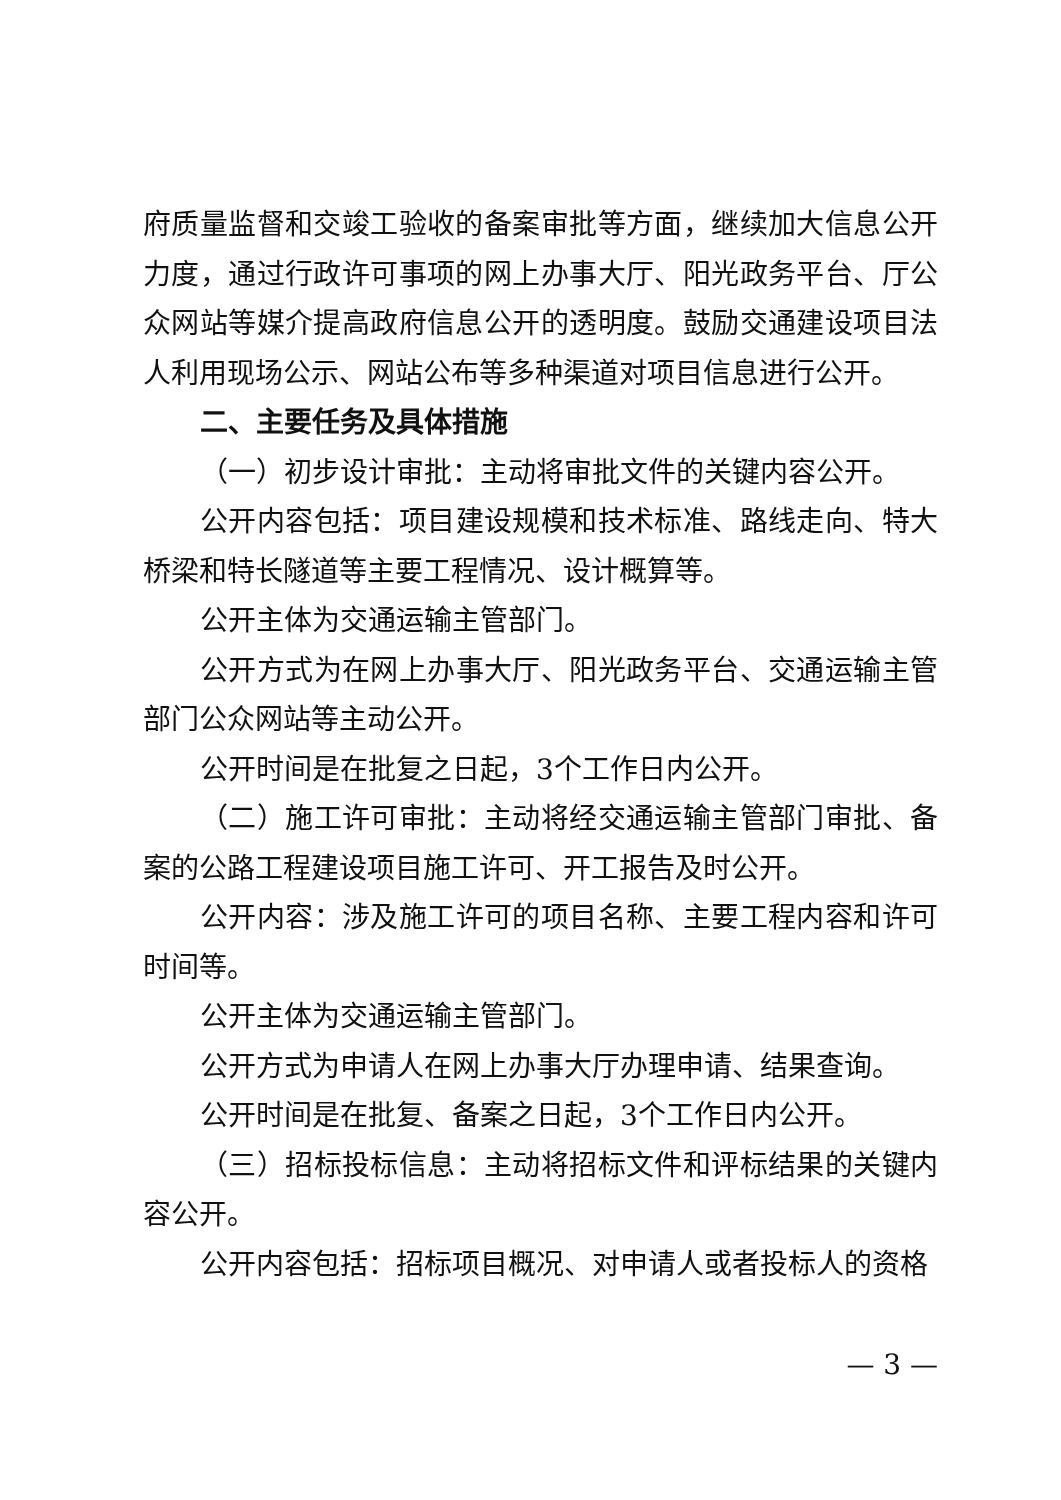府质量监督和交竣工验收的备案审批等方面，继续加大信息公开力度，通过行政许可事项的网上办事大厅、阳光政务平台、厅公众网站等媒介提高政府信息公开的透明度。鼓励交通建设项目法人利用现场公示、网站公布等多种渠道对项目信息进行公开。
二、主要任务及具体措施
（一）初步设计审批：主动将审批文件的关键内容公开。
公开内容包括：项目建设规模和技术标准、路线走向、特大桥梁和特长隧道等主要工程情况、设计概算等。
公开主体为交通运输主管部门。
公开方式为在网上办事大厅、阳光政务平台、交通运输主管部门公众网站等主动公开。
公开时间是在批复之日起，3个工作日内公开。
（二）施工许可审批：主动将经交通运输主管部门审批、备案的公路工程建设项目施工许可、开工报告及时公开。
公开内容：涉及施工许可的项目名称、主要工程内容和许可时间等。
公开主体为交通运输主管部门。
公开方式为申请人在网上办事大厅办理申请、结果查询。
公开时间是在批复、备案之日起，3个工作日内公开。
（三）招标投标信息：主动将招标文件和评标结果的关键内容公开。
公开内容包括：招标项目概况、对申请人或者投标人的资格
— 3 —